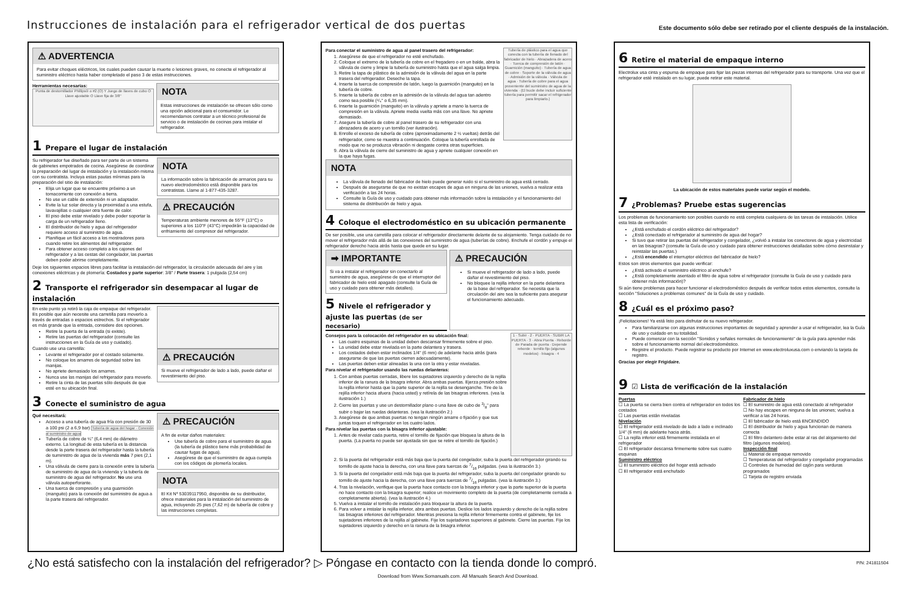Instrucciones de instalación para el refrigerador vertical de dos puertas
Este documento sólo debe ser retirado por el cliente después de la instalación.
⚠ ADVERTENCIA
Para evitar choques eléctricos, los cuales pueden causar la muerte o lesiones graves, no conecte el refrigerador al suministro eléctrico hasta haber completado el paso 3 de estas instrucciones.
Herramientas necesarias:
Punta de destornillador Phillips® o #2 (O) Y Juego de llaves de cubo O Llave ajustable O Llave fija de 3/8"
NOTA
Estas instrucciones de instalación se ofrecen sólo como una opción adicional para el consumidor. Le recomendamos contratar a un técnico profesional de servicio o de instalación de cocinas para instalar el refrigerador.
1 Prepare el lugar de instalación
Su refrigerador fue diseñado para ser parte de un sistema de gabinetes empotrados de cocina. Asegúrese de coordinar la preparación del lugar de instalación y la instalación misma con su contratista. Incluya estas pautas mínimas para la preparación del sitio de instalación:
Elija un lugar que se encuentre próximo a un tomacorriente con conexión a tierra.
No use un cable de extensión ni un adaptador.
Evite la luz solar directa y la proximidad a una estufa, lavavajillas o cualquier otra fuente de calor.
El piso debe estar nivelado y debe poder soportar la carga de un refrigerador lleno.
El distribuidor de hielo y agua del refrigerador requiere acceso al suministro de agua.
Planifique un fácil acceso a los mostradores para cuando retire los alimentos del refrigerador.
Para obtener acceso completo a los cajones del refrigerador y a las cestas del congelador, las puertas deben poder abrirse completamente.
NOTA
La información sobre la fabricación de armarios para su nuevo electrodoméstico está disponible para los contratistas. Llame al 1-877-435-3287.
⚠ PRECAUCIÓN
Temperaturas ambiente menores de 55°F (13°C) o superiores a los 110°F (43°C) impedirán la capacidad de enfriamiento del compresor del refrigerador.
Deje los siguientes espacios libres para facilitar la instalación del refrigerador, la circulación adecuada del aire y las conexiones eléctricas y de plomería: Costados y parte superior: 3/8" / Parte trasera: 1 pulgada (2,54 cm)
2 Transporte el refrigerador sin desempacar al lugar de instalación
En este punto ya retiró la caja de empaque del refrigerador. Es posible que aún necesite una carretilla para moverlo a través de entradas o espacios estrechos. Si el refrigerador es más grande que la entrada, considere dos opciones.
Retire la puerta de la entrada (si existe).
Retire las puertas del refrigerador (consulte las instrucciones en la Guía de uso y cuidado).
Cuando use una carretilla:
Levante el refrigerador por el costado solamente.
No coloque los amarres de seguridad sobre las manijas.
No apriete demasiado los amarres.
Nunca use las manijas del refrigerador para moverlo.
Retire la cinta de las puertas sólo después de que esté en su ubicación final.
⚠ PRECAUCIÓN
Si mueve el refrigerador de lado a lado, puede dañar el revestimiento del piso.
3 Conecte el suministro de agua
Qué necesitará:
Acceso a una tubería de agua fría con presión de 30 a 100 psi (2 a 6,9 bar) Tubería de agua del hogar · Conexión al suministro de agua
Tubería de cobre de ¼" (6,4 mm) de diámetro externo. La longitud de esta tubería es la distancia desde la parte trasera del refrigerador hasta la tubería de suministro de agua de la vivienda más 7 pies (2,1 m).
Una válvula de cierre para la conexión entre la tubería de suministro de agua de la vivienda y la tubería de suministro de agua del refrigerador. No use una válvula autoperforante.
Una tuerca de compresión y una guarnición (manguito) para la conexión del suministro de agua a la parte trasera del refrigerador.
⚠ PRECAUCIÓN
A fin de evitar daños materiales:
Use tubería de cobre para el suministro de agua (la tubería de plástico tiene más probabilidad de causar fugas de agua).
Asegúrese de que el suministro de agua cumpla con los códigos de plomería locales.
NOTA
El Kit Nº 53039117950, disponible de su distribuidor, ofrece materiales para la instalación del suministro de agua, incluyendo 25 pies (7,62 m) de tubería de cobre y las instrucciones completas.
Para conectar el suministro de agua al panel trasero del refrigerador:
1. Asegúrese de que el refrigerador no esté enchufado.
2. Coloque el extremo de la tubería de cobre en el fregadero o en un balde, abra la válvula de cierre y limpie la tubería de suministro hasta que el agua salga limpia.
3. Retire la tapa de plástico de la admisión de la válvula del agua en la parte trasera del refrigerador. Deseche la tapa.
4. Inserte la tuerca de compresión de latón, luego la guarnición (manguito) en la tubería de cobre.
5. Inserte la tubería de cobre en la admisión de la válvula del agua tan adentro como sea posible (¹/₄" o 6,35 mm).
6. Inserte la guarnición (manguito) en la válvula y apriete a mano la tuerca de compresión en la válvula. Apriete media vuelta más con una llave. No apriete demasiado.
7. Asegure la tubería de cobre al panel trasero de su refrigerador con una abrazadera de acero y un tornillo (ver ilustración).
8. Enrolle el exceso de tubería de cobre (aproximadamente 2 ½ vueltas) detrás del refrigerador, como se muestra a continuación. Coloque la tubería enrollada de modo que no se produzca vibración ni desgaste contra otras superficies.
9. Abra la válvula de cierre del suministro de agua y apriete cualquier conexión en la que haya fugas.
Tubería de plástico para el agua que conecta con la tubería de llenado del fabricador de hielo · Abrazadera de acero · Tuerca de compresión de latón · Guarnición (manguito) · Tubería de agua de cobre · Soporte de la válvula de agua · Admisión de la válvula · Válvula de agua · Tubería de cobre para el agua proveniente del suministro de agua de la vivienda · (El bucle debe incluir suficiente tubería para permitir sacar el refrigerador para limpiarlo.)
NOTA
La válvula de llenado del fabricador de hielo puede generar ruido si el suministro de agua está cerrado.
Después de asegurarse de que no existan escapes de agua en ninguna de las uniones, vuelva a realizar esta verificación a las 24 horas.
Consulte la Guía de uso y cuidado para obtener más información sobre la instalación y el funcionamiento del sistema de distribución de hielo y agua.
4 Coloque el electrodoméstico en su ubicación permanente
De ser posible, use una carretilla para colocar el refrigerador directamente delante de su alojamiento. Tenga cuidado de no mover el refrigerador más allá de las conexiones del suministro de agua (tuberías de cobre). Enchufe el cordón y empuje el refrigerador derecho hacia atrás hasta que quede en su lugar.
➡ IMPORTANTE
Si va a instalar el refrigerador sin conectarlo al suministro de agua, asegúrese de que el interruptor del fabricador de hielo esté apagado (consulte la Guía de uso y cuidado para obtener más detalles).
5 Nivele el refrigerador y ajuste las puertas (de ser necesario)
⚠ PRECAUCIÓN
Si mueve el refrigerador de lado a lado, puede dañar el revestimiento del piso.
No bloquee la rejilla inferior en la parte delantera de la base del refrigerador. Se necesita que la circulación del aire sea la suficiente para asegurar el funcionamiento adecuado.
Consejos para la colocación del refrigerador en su ubicación final:
Las cuatro esquinas de la unidad deben descansar firmemente sobre el piso.
La unidad debe estar nivelada en la parte delantera y trasera.
Los costados deben estar inclinados 1/4" (6 mm) de adelante hacia atrás (para asegurarse de que las puertas cierren adecuadamente).
Las puertas deben estar alineadas la una con la otra y estar niveladas.
Para nivelar el refrigerador usando las ruedas delanteras:
1. Con ambas puertas cerradas, libere los sujetadores izquierdo y derecho de la rejilla inferior de la ranura de la bisagra inferior. Abra ambas puertas. Ejerza presión sobre la rejilla inferior hasta que la parte superior de la rejilla se desenganche. Tire de la rejilla inferior hacia afuera (hacia usted) y retírela de las bisagras inferiores. (vea la ilustración 1.)
2. Cierre las puertas y use un destornillador plano o una llave de cubo de 3/8" para subir o bajar las ruedas delanteras. (vea la ilustración 2.)
3. Asegúrese de que ambas puertas no tengan ningún amarre o fijación y que sus juntas toquen el refrigerador en los cuatro lados.
Para nivelar las puertas con la bisagra inferior ajustable:
1. Antes de nivelar cada puerta, retire el tornillo de fijación que bloquea la altura de la puerta. (La puerta no puede ser ajustada sin que se retire el tornillo de fijación.)
1 · Subir · 2 · PUERTA · SUBIR LA PUERTA · 3 · Abra Puerta · Reborde de Parada de puerta · Depende reborde · tornillo fijo (algunos modelos) · bisagra · 4
2. Si la puerta del refrigerador está más baja que la puerta del congelador, suba la puerta del refrigerador girando su tornillo de ajuste hacia la derecha, con una llave para tuercas de 7/16 pulgadas. (vea la ilustración 3.)
3. Si la puerta del congelador está más baja que la puerta del refrigerador, suba la puerta del congelador girando su tornillo de ajuste hacia la derecha, con una llave para tuercas de 7/16 pulgadas. (vea la ilustración 3.)
4. Tras la nivelación, verifique que la puerta hace contacto con la bisagra inferior y que la parte superior de la puerta no hace contacto con la bisagra superior; realice un movimiento completo de la puerta (de completamente cerrada a completamente abierta). (vea la ilustración 4.)
5. Vuelva a instalar el tornillo de instalación para bloquear la altura de la puerta.
6. Para volver a instalar la rejilla inferior, abra ambas puertas. Deslice los lados izquierdo y derecho de la rejilla sobre las bisagras inferiores del refrigerador. Mientras presiona la rejilla inferior firmemente contra el gabinete, fije los sujetadores inferiores de la rejilla al gabinete. Fije los sujetadores superiores al gabinete. Cierre las puertas. Fije los sujetadores izquierdo y derecho en la ranura de la bisagra inferior.
6 Retire el material de empaque interno
Electrolux usa cinta y espuma de empaque para fijar las piezas internas del refrigerador para su transporte. Una vez que el refrigerador esté instalado en su lugar, puede retirar este material.
La ubicación de estos materiales puede variar según el modelo.
7 ¿Problemas? Pruebe estas sugerencias
Los problemas de funcionamiento son posibles cuando no está completa cualquiera de las tareas de instalación. Utilice esta lista de verificación:
¿Está enchufado el cordón eléctrico del refrigerador?
¿Está conectado el refrigerador al suministro de agua del hogar?
Si tuvo que retirar las puertas del refrigerador y congelador, ¿volvió a instalar los conectores de agua y electricidad en las bisagras? (consulte la Guía de uso y cuidado para obtener instrucciones detalladas sobre cómo desinstalar y reinstalar las puertas.)
¿Está encendido el interruptor eléctrico del fabricador de hielo?
Estos son otros elementos que puede verificar:
¿Está activado el suministro eléctrico al enchufe?
¿Está completamente asentado el filtro de agua sobre el refrigerador (consulte la Guía de uso y cuidado para obtener más información)?
Si aún tiene problemas para hacer funcionar el electrodoméstico después de verificar todos estos elementos, consulte la sección "Soluciones a problemas comunes" de la Guía de uso y cuidado.
8 ¿Cuál es el próximo paso?
¡Felicitaciones! Ya está listo para disfrutar de su nuevo refrigerador.
Para familiarizarse con algunas instrucciones importantes de seguridad y aprender a usar el refrigerador, lea la Guía de uso y cuidado en su totalidad.
Puede comenzar con la sección "Sonidos y señales normales de funcionamiento" de la guía para aprender más sobre el funcionamiento normal del electrodoméstico.
Registre el producto. Puede registrar su producto por Internet en www.electroluxusa.com o enviando la tarjeta de registro.
Gracias por elegir Frigidaire.
9 ☑ Lista de verificación de la instalación
Puertas
☐ La puerta se cierra bien contra el refrigerador en todos los costados
☐ Las puertas están niveladas
Nivelación
☐ El refrigerador está nivelado de lado a lado e inclinado 1/4" (6 mm) de adelante hacia atrás.
☐ La rejilla inferior está firmemente instalada en el refrigerador
☐ El refrigerador descansa firmemente sobre sus cuatro esquinas
Suministro eléctrico
☐ El suministro eléctrico del hogar está activado
☐ El refrigerador está enchufado
Fabricador de hielo
☐ El suministro de agua está conectado al refrigerador
☐ No hay escapes en ninguna de las uniones; vuelva a verificar a las 24 horas.
☐ El fabricador de hielo está ENCENDIDO
☐ El distribuidor de hielo y agua funcionan de manera correcta
☐ El filtro delantero debe estar al ras del alojamiento del filtro (algunos modelos).
Inspección final
☐ Material de empaque removido
☐ Temperaturas del refrigerador y congelador programadas
☐ Controles de humedad del cajón para verduras programados
☐ Tarjeta de registro enviada
¿No está satisfecho con la instalación del refrigerador? ▷ Póngase en contacto con la tienda donde lo compró. P/N: 241811504
Download from Www.Somanuals.com. All Manuals Search And Download.